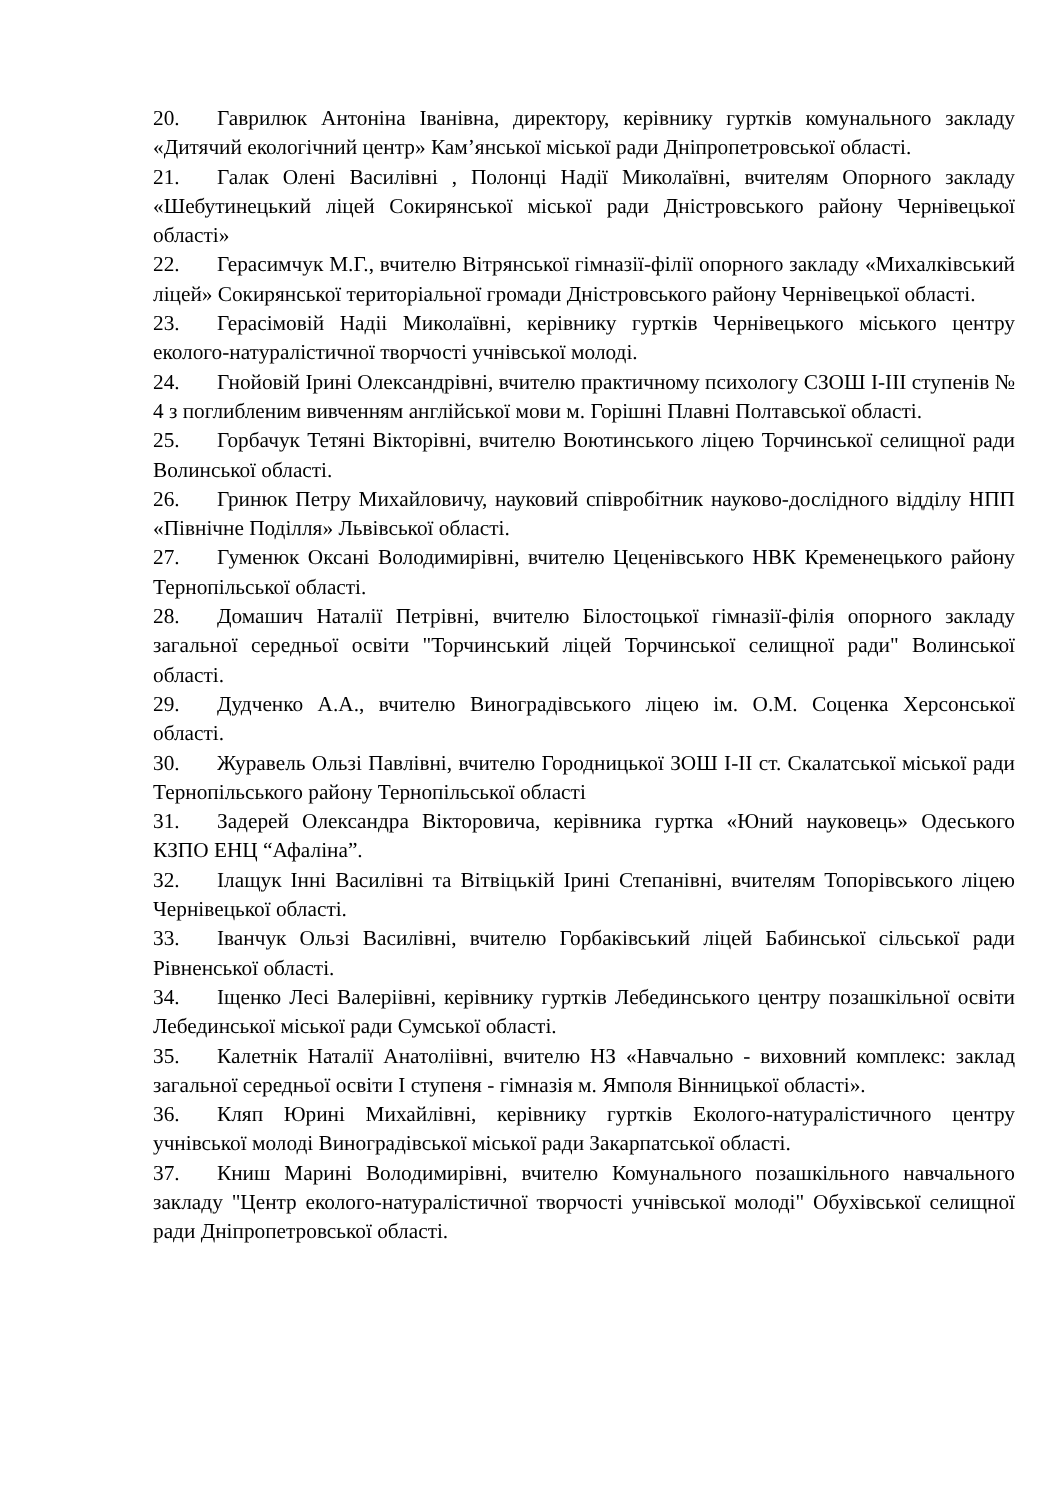20. Гаврилюк Антоніна Іванівна, директору, керівнику гуртків комунального закладу «Дитячий екологічний центр» Кам’янської міської ради Дніпропетровської області.
21. Галак Олені Василівні , Полонці Надії Миколаївні, вчителям Опорного закладу «Шебутинецький ліцей Сокирянської міської ради Дністровського району Чернівецької області»
22. Герасимчук М.Г., вчителю Вітрянської гімназії-філії опорного закладу «Михалківський ліцей» Сокирянської територіальної громади Дністровського району Чернівецької області.
23. Герасімовій Надіі Миколаївні, керівнику гуртків Чернівецького міського центру еколого-натуралістичної творчості учнівської молоді.
24. Гнойовій Ірині Олександрівні, вчителю практичному психологу СЗОШ І-ІІІ ступенів № 4 з поглибленим вивченням англійської мови м. Горішні Плавні Полтавської області.
25. Горбачук Тетяні Вікторівні, вчителю Воютинського ліцею Торчинської селищної ради Волинської області.
26. Гринюк Петру Михайловичу, науковий співробітник науково-дослідного відділу НПП «Північне Поділля» Львівської області.
27. Гуменюк Оксані Володимирівні, вчителю Цеценівського НВК Кременецького району Тернопільської області.
28. Домашич Наталії Петрівні, вчителю Білостоцької гімназії-філія опорного закладу загальної середньої освіти "Торчинський ліцей Торчинської селищної ради" Волинської області.
29. Дудченко А.А., вчителю Виноградівського ліцею ім. О.М. Соценка Херсонської області.
30. Журавель Ользі Павлівні, вчителю Городницької ЗОШ І-ІІ ст. Скалатської міської ради Тернопільського району Тернопільської області
31. Задерей Олександра Вікторовича, керівника гуртка «Юний науковець» Одеського КЗПО ЕНЦ “Афаліна”.
32. Ілащук Інні Василівні та Вітвіцькій Ірині Степанівні, вчителям Топорівського ліцею Чернівецької області.
33. Іванчук Ользі Василівні, вчителю Горбаківський ліцей Бабинської сільської ради Рівненської області.
34. Іщенко Лесі Валеріівні, керівнику гуртків Лебединського центру позашкільної освіти Лебединської міської ради Сумської області.
35. Калетнік Наталії Анатоліівні, вчителю НЗ «Навчально - виховний комплекс: заклад загальної середньої освіти І ступеня - гімназія м. Ямполя Вінницької області».
36. Кляп Юрині Михайлівні, керівнику гуртків Еколого-натуралістичного центру учнівської молоді Виноградівської міської ради Закарпатської області.
37. Книш Марині Володимирівні, вчителю Комунального позашкільного навчального закладу "Центр еколого-натуралістичної творчості учнівської молоді" Обухівської селищної ради Дніпропетровської області.